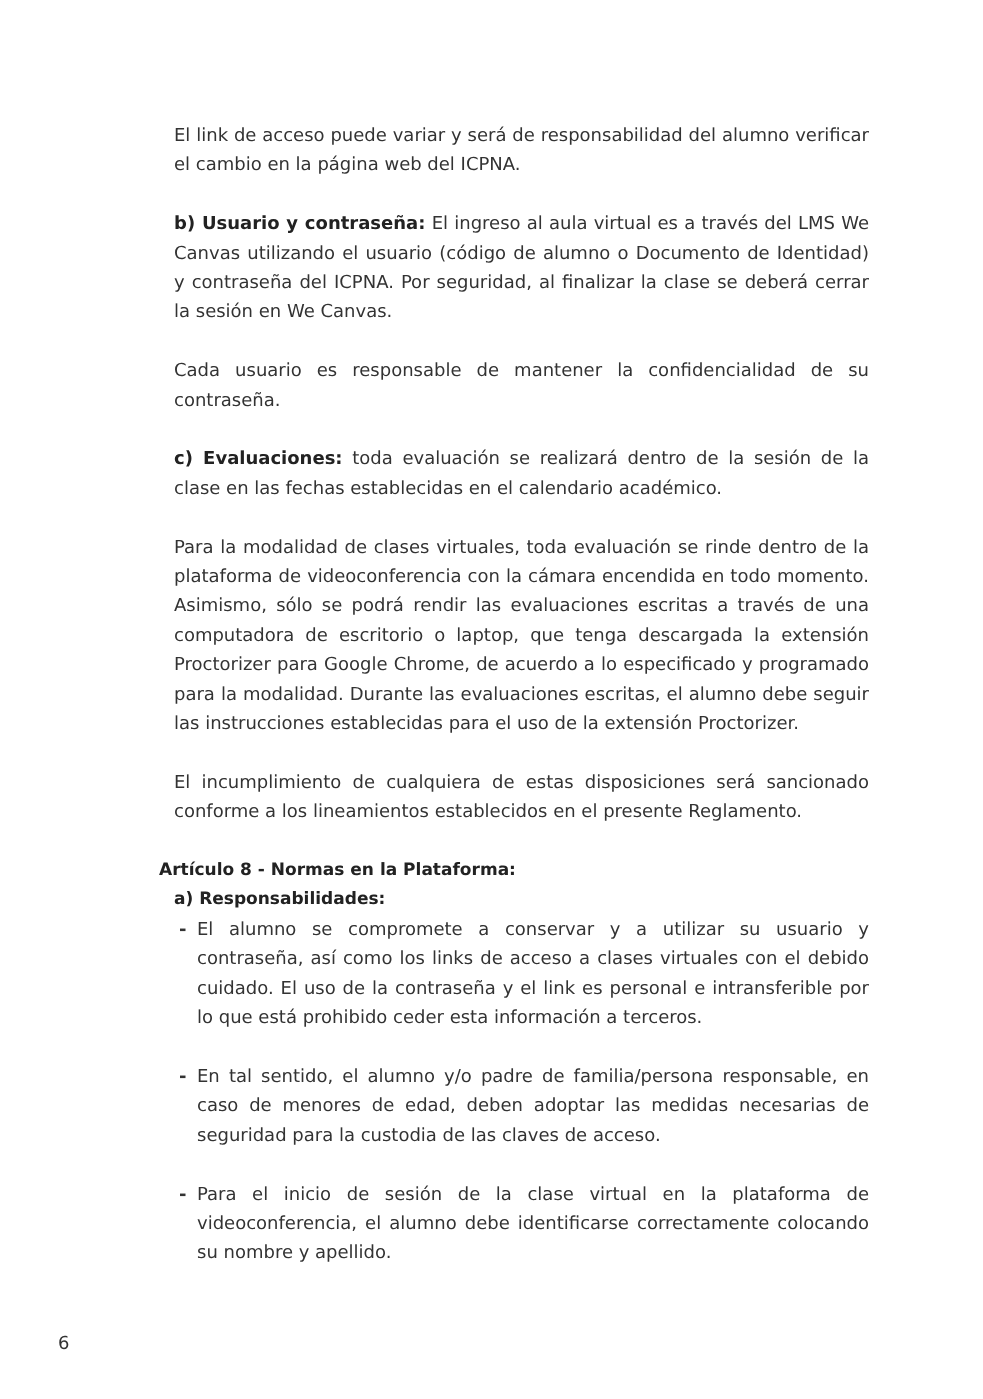El link de acceso puede variar y será de responsabilidad del alumno verificar el cambio en la página web del ICPNA.
b) Usuario y contraseña: El ingreso al aula virtual es a través del LMS We Canvas utilizando el usuario (código de alumno o Documento de Identidad) y contraseña del ICPNA. Por seguridad, al finalizar la clase se deberá cerrar la sesión en We Canvas.
Cada usuario es responsable de mantener la confidencialidad de su contraseña.
c) Evaluaciones: toda evaluación se realizará dentro de la sesión de la clase en las fechas establecidas en el calendario académico.
Para la modalidad de clases virtuales, toda evaluación se rinde dentro de la plataforma de videoconferencia con la cámara encendida en todo momento. Asimismo, sólo se podrá rendir las evaluaciones escritas a través de una computadora de escritorio o laptop, que tenga descargada la extensión Proctorizer para Google Chrome, de acuerdo a lo especificado y programado para la modalidad. Durante las evaluaciones escritas, el alumno debe seguir las instrucciones establecidas para el uso de la extensión Proctorizer.
El incumplimiento de cualquiera de estas disposiciones será sancionado conforme a los lineamientos establecidos en el presente Reglamento.
Artículo 8 - Normas en la Plataforma:
a) Responsabilidades:
- El alumno se compromete a conservar y a utilizar su usuario y contraseña, así como los links de acceso a clases virtuales con el debido cuidado. El uso de la contraseña y el link es personal e intransferible por lo que está prohibido ceder esta información a terceros.
- En tal sentido, el alumno y/o padre de familia/persona responsable, en caso de menores de edad, deben adoptar las medidas necesarias de seguridad para la custodia de las claves de acceso.
- Para el inicio de sesión de la clase virtual en la plataforma de videoconferencia, el alumno debe identificarse correctamente colocando su nombre y apellido.
6